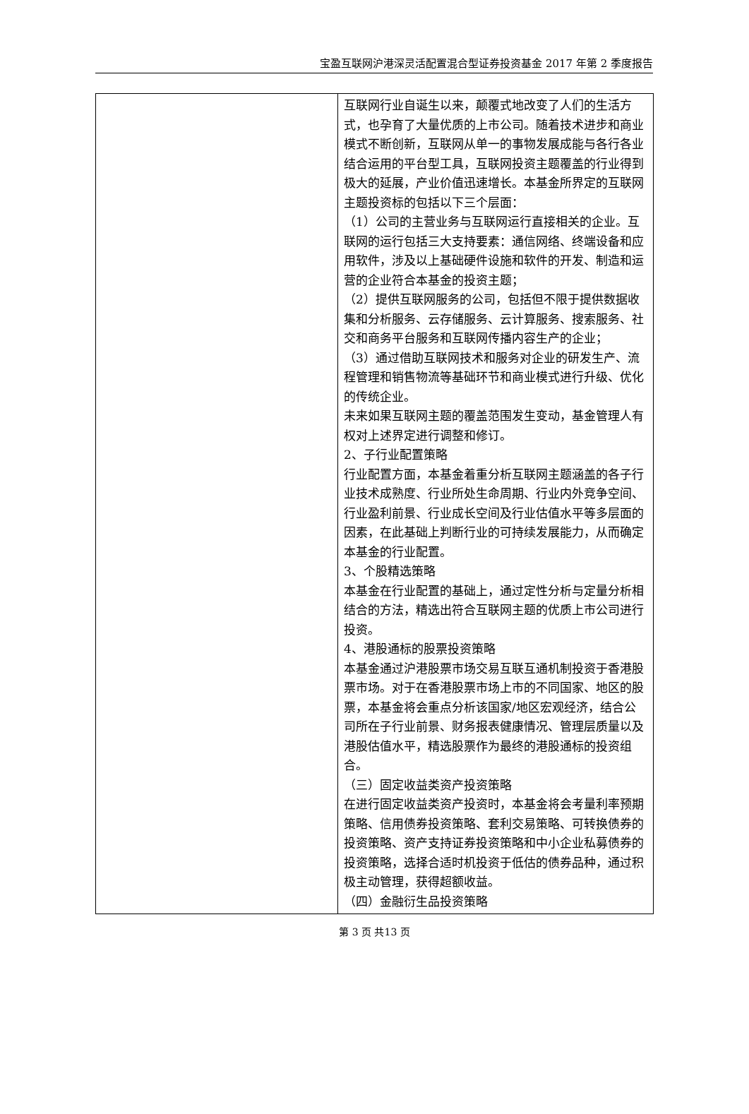宝盈互联网沪港深灵活配置混合型证券投资基金 2017 年第 2 季度报告
| | 互联网行业自诞生以来，颠覆式地改变了人们的生活方式，也孕育了大量优质的上市公司。随着技术进步和商业模式不断创新，互联网从单一的事物发展成能与各行各业结合运用的平台型工具，互联网投资主题覆盖的行业得到极大的延展，产业价值迅速增长。本基金所界定的互联网主题投资标的包括以下三个层面： （1）公司的主营业务与互联网运行直接相关的企业。互联网的运行包括三大支持要素：通信网络、终端设备和应用软件，涉及以上基础硬件设施和软件的开发、制造和运营的企业符合本基金的投资主题； （2）提供互联网服务的公司，包括但不限于提供数据收集和分析服务、云存储服务、云计算服务、搜索服务、社交和商务平台服务和互联网传播内容生产的企业； （3）通过借助互联网技术和服务对企业的研发生产、流程管理和销售物流等基础环节和商业模式进行升级、优化的传统企业。 未来如果互联网主题的覆盖范围发生变动，基金管理人有权对上述界定进行调整和修订。 2、子行业配置策略 行业配置方面，本基金着重分析互联网主题涵盖的各子行业技术成熟度、行业所处生命周期、行业内外竞争空间、行业盈利前景、行业成长空间及行业估值水平等多层面的因素，在此基础上判断行业的可持续发展能力，从而确定本基金的行业配置。 3、个股精选策略 本基金在行业配置的基础上，通过定性分析与定量分析相结合的方法，精选出符合互联网主题的优质上市公司进行投资。 4、港股通标的股票投资策略 本基金通过沪港股票市场交易互联互通机制投资于香港股票市场。对于在香港股票市场上市的不同国家、地区的股票，本基金将会重点分析该国家/地区宏观经济，结合公司所在子行业前景、财务报表健康情况、管理层质量以及港股估值水平，精选股票作为最终的港股通标的投资组合。 （三）固定收益类资产投资策略 在进行固定收益类资产投资时，本基金将会考量利率预期策略、信用债券投资策略、套利交易策略、可转换债券的投资策略、资产支持证券投资策略和中小企业私募债券的投资策略，选择合适时机投资于低估的债券品种，通过积极主动管理，获得超额收益。 （四）金融衍生品投资策略 |
第 3 页 共13 页